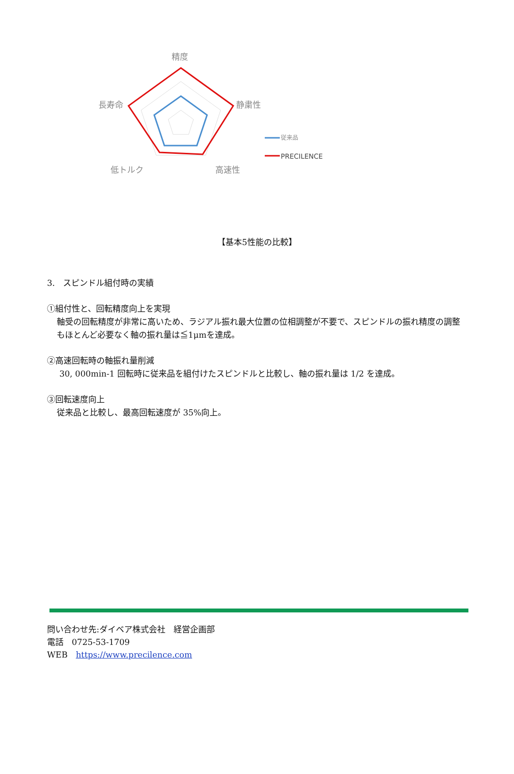精度
静粛性
高速性
低トルク
長寿命
従来品
PRECILENCE
【基本5性能の比較】
3.　スピンドル組付時の実績
①組付性と、回転精度向上を実現
軸受の回転精度が非常に高いため、ラジアル振れ最大位置の位相調整が不要で、スピンドルの振れ精度の調整もほとんど必要なく軸の振れ量は≦1μmを達成。
②高速回転時の軸振れ量削減
30, 000min-1 回転時に従来品を組付けたスピンドルと比較し、軸の振れ量は 1/2 を達成。
③回転速度向上
従来品と比較し、最高回転速度が 35%向上。
問い合わせ先:ダイベア株式会社　経営企画部
電話　0725-53-1709
WEB　https://www.precilence.com